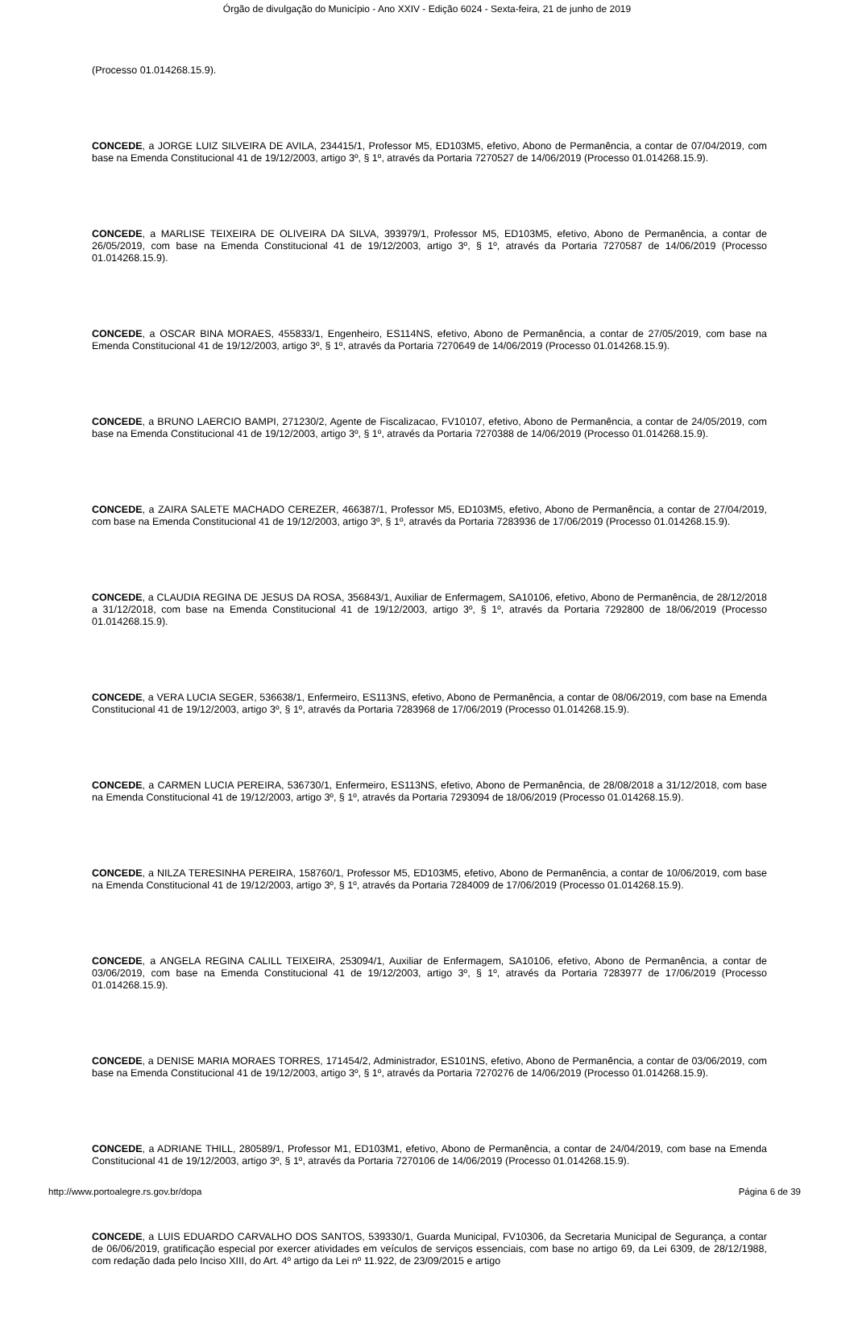Órgão de divulgação do Município - Ano XXIV - Edição 6024 - Sexta-feira, 21 de junho de 2019
(Processo 01.014268.15.9).
CONCEDE, a JORGE LUIZ SILVEIRA DE AVILA, 234415/1, Professor M5, ED103M5, efetivo, Abono de Permanência, a contar de 07/04/2019, com base na Emenda Constitucional 41 de 19/12/2003, artigo 3º, § 1º, através da Portaria 7270527 de 14/06/2019 (Processo 01.014268.15.9).
CONCEDE, a MARLISE TEIXEIRA DE OLIVEIRA DA SILVA, 393979/1, Professor M5, ED103M5, efetivo, Abono de Permanência, a contar de 26/05/2019, com base na Emenda Constitucional 41 de 19/12/2003, artigo 3º, § 1º, através da Portaria 7270587 de 14/06/2019 (Processo 01.014268.15.9).
CONCEDE, a OSCAR BINA MORAES, 455833/1, Engenheiro, ES114NS, efetivo, Abono de Permanência, a contar de 27/05/2019, com base na Emenda Constitucional 41 de 19/12/2003, artigo 3º, § 1º, através da Portaria 7270649 de 14/06/2019 (Processo 01.014268.15.9).
CONCEDE, a BRUNO LAERCIO BAMPI, 271230/2, Agente de Fiscalizacao, FV10107, efetivo, Abono de Permanência, a contar de 24/05/2019, com base na Emenda Constitucional 41 de 19/12/2003, artigo 3º, § 1º, através da Portaria 7270388 de 14/06/2019 (Processo 01.014268.15.9).
CONCEDE, a ZAIRA SALETE MACHADO CEREZER, 466387/1, Professor M5, ED103M5, efetivo, Abono de Permanência, a contar de 27/04/2019, com base na Emenda Constitucional 41 de 19/12/2003, artigo 3º, § 1º, através da Portaria 7283936 de 17/06/2019 (Processo 01.014268.15.9).
CONCEDE, a CLAUDIA REGINA DE JESUS DA ROSA, 356843/1, Auxiliar de Enfermagem, SA10106, efetivo, Abono de Permanência, de 28/12/2018 a 31/12/2018, com base na Emenda Constitucional 41 de 19/12/2003, artigo 3º, § 1º, através da Portaria 7292800 de 18/06/2019 (Processo 01.014268.15.9).
CONCEDE, a VERA LUCIA SEGER, 536638/1, Enfermeiro, ES113NS, efetivo, Abono de Permanência, a contar de 08/06/2019, com base na Emenda Constitucional 41 de 19/12/2003, artigo 3º, § 1º, através da Portaria 7283968 de 17/06/2019 (Processo 01.014268.15.9).
CONCEDE, a CARMEN LUCIA PEREIRA, 536730/1, Enfermeiro, ES113NS, efetivo, Abono de Permanência, de 28/08/2018 a 31/12/2018, com base na Emenda Constitucional 41 de 19/12/2003, artigo 3º, § 1º, através da Portaria 7293094 de 18/06/2019 (Processo 01.014268.15.9).
CONCEDE, a NILZA TERESINHA PEREIRA, 158760/1, Professor M5, ED103M5, efetivo, Abono de Permanência, a contar de 10/06/2019, com base na Emenda Constitucional 41 de 19/12/2003, artigo 3º, § 1º, através da Portaria 7284009 de 17/06/2019 (Processo 01.014268.15.9).
CONCEDE, a ANGELA REGINA CALILL TEIXEIRA, 253094/1, Auxiliar de Enfermagem, SA10106, efetivo, Abono de Permanência, a contar de 03/06/2019, com base na Emenda Constitucional 41 de 19/12/2003, artigo 3º, § 1º, através da Portaria 7283977 de 17/06/2019 (Processo 01.014268.15.9).
CONCEDE, a DENISE MARIA MORAES TORRES, 171454/2, Administrador, ES101NS, efetivo, Abono de Permanência, a contar de 03/06/2019, com base na Emenda Constitucional 41 de 19/12/2003, artigo 3º, § 1º, através da Portaria 7270276 de 14/06/2019 (Processo 01.014268.15.9).
CONCEDE, a ADRIANE THILL, 280589/1, Professor M1, ED103M1, efetivo, Abono de Permanência, a contar de 24/04/2019, com base na Emenda Constitucional 41 de 19/12/2003, artigo 3º, § 1º, através da Portaria 7270106 de 14/06/2019 (Processo 01.014268.15.9).
CONCEDE, a LUIS EDUARDO CARVALHO DOS SANTOS, 539330/1, Guarda Municipal, FV10306, da Secretaria Municipal de Segurança, a contar de 06/06/2019, gratificação especial por exercer atividades em veículos de serviços essenciais, com base no artigo 69, da Lei 6309, de 28/12/1988, com redação dada pelo Inciso XIII, do Art. 4º artigo da Lei nº 11.922, de 23/09/2015 e artigo
http://www.portoalegre.rs.gov.br/dopa Página 6 de 39